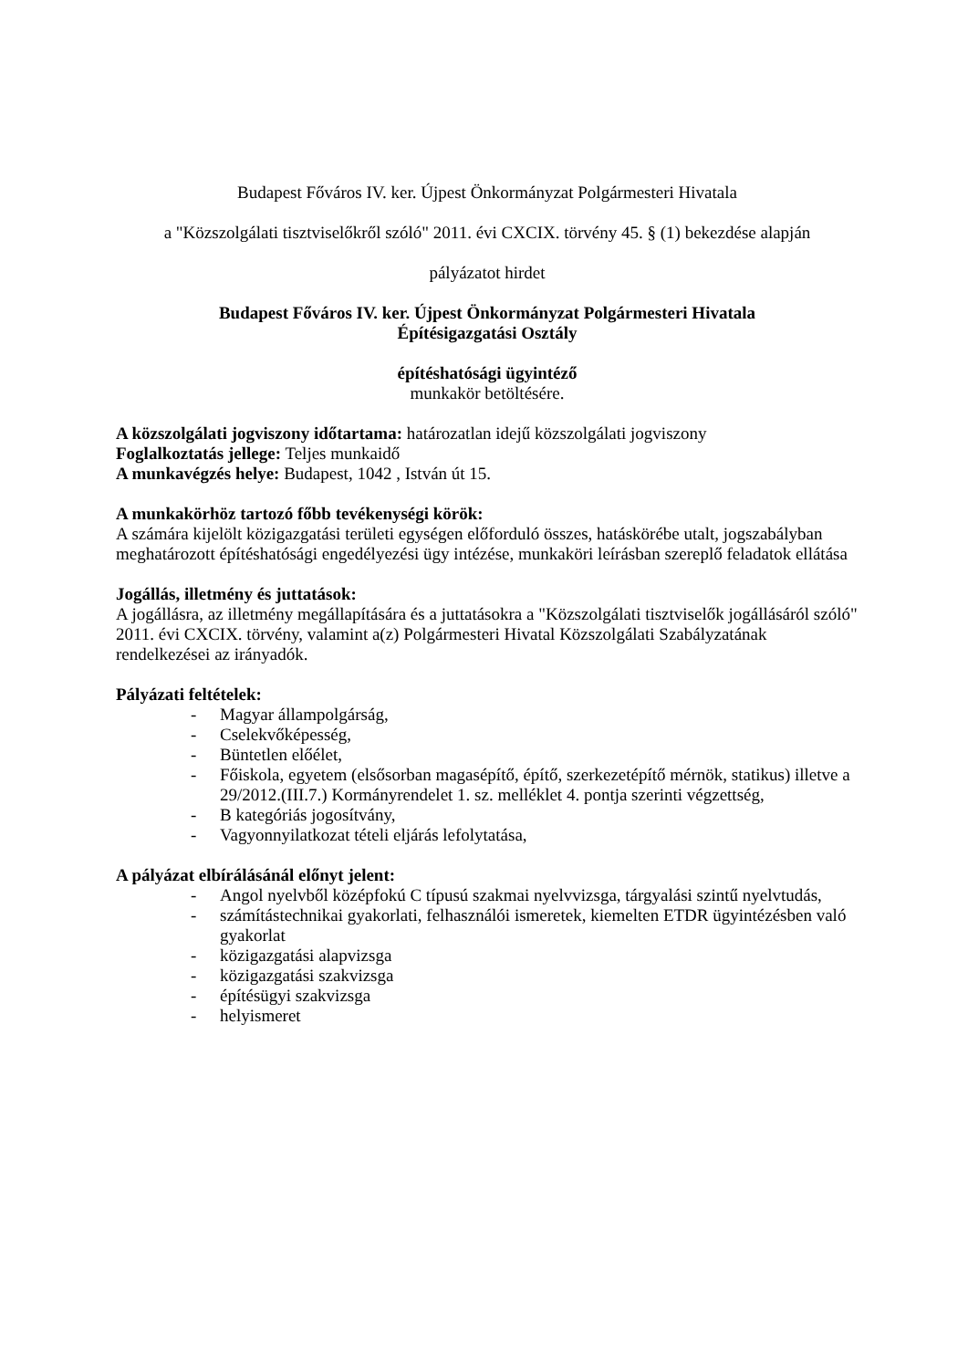Budapest Főváros IV. ker. Újpest Önkormányzat Polgármesteri Hivatala
a "Közszolgálati tisztviselőkről szóló" 2011. évi CXCIX. törvény 45. § (1) bekezdése alapján
pályázatot hirdet
Budapest Főváros IV. ker. Újpest Önkormányzat Polgármesteri Hivatala
Építésigazgatási Osztály
építéshatósági ügyintéző
munkakör betöltésére.
A közszolgálati jogviszony időtartama: határozatlan idejű közszolgálati jogviszony
Foglalkoztatás jellege: Teljes munkaidő
A munkavégzés helye: Budapest, 1042 , István út 15.
A munkakörhöz tartozó főbb tevékenységi körök:
A számára kijelölt közigazgatási területi egységen előforduló összes, hatáskörébe utalt, jogszabályban meghatározott építéshatósági engedélyezési ügy intézése, munkaköri leírásban szereplő feladatok ellátása
Jogállás, illetmény és juttatások:
A jogállásra, az illetmény megállapítására és a juttatásokra a "Közszolgálati tisztviselők jogállásáról szóló" 2011. évi CXCIX. törvény, valamint a(z) Polgármesteri Hivatal Közszolgálati Szabályzatának rendelkezései az irányadók.
Pályázati feltételek:
- Magyar állampolgárság,
- Cselekvőképesség,
- Büntetlen előélet,
- Főiskola, egyetem (elsősorban magasépítő, építő, szerkezetépítő mérnök, statikus) illetve a 29/2012.(III.7.) Kormányrendelet 1. sz. melléklet 4. pontja szerinti végzettség,
- B kategóriás jogosítvány,
- Vagyonnyilatkozat tételi eljárás lefolytatása,
A pályázat elbírálásánál előnyt jelent:
- Angol nyelvből középfokú C típusú szakmai nyelvvizsga, tárgyalási szintű nyelvtudás,
- számítástechnikai gyakorlati, felhasználói ismeretek, kiemelten ETDR ügyintézésben való gyakorlat
- közigazgatási alapvizsga
- közigazgatási szakvizsga
- építésügyi szakvizsga
- helyismeret